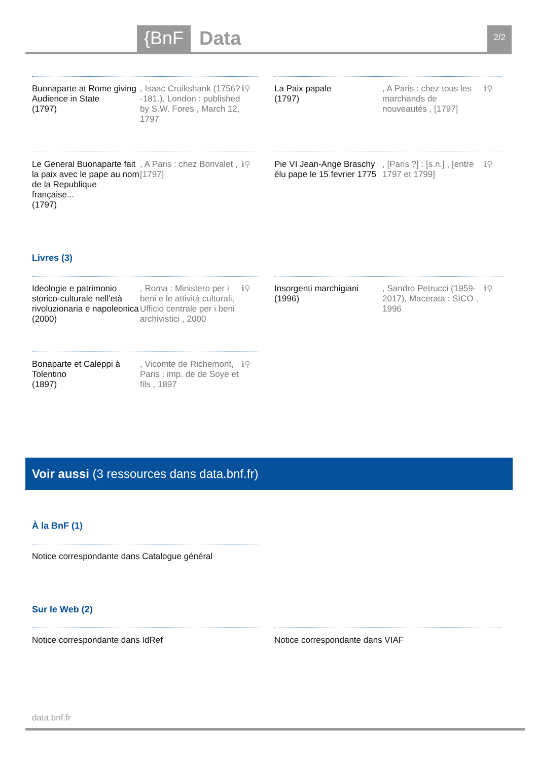{BnF Data 2/2
Buonaparte at Rome giving Audience in State
(1797)
, Isaac Cruikshank (1756?-181.), London : published by S.W. Fores , March 12, 1797
ℹ⚲
La Paix papale
(1797)
, A Paris : chez tous les marchands de nouveautés , [1797]
ℹ⚲
Le General Buonaparte fait la paix avec le pape au nom de la Republique française...
(1797)
, A Paris : chez Bonvalet , [1797]
ℹ⚲
Pie VI Jean-Ange Braschy élu pape le 15 fevrier 1775
, [Paris ?] : [s.n.] , [entre 1797 et 1799]
ℹ⚲
Livres (3)
Ideologie e patrimonio storico-culturale nell'età rivoluzionaria e napoleonica
(2000)
, Roma : Ministero per i beni e le attività culturali, Ufficio centrale per i beni archivistici , 2000
ℹ⚲
Insorgenti marchigiani
(1996)
, Sandro Petrucci (1959-2017), Macerata : SICO , 1996
ℹ⚲
Bonaparte et Caleppi à Tolentino
(1897)
, Vicomte de Richemont, Paris : imp. de de Soye et fils , 1897
ℹ⚲
Voir aussi (3 ressources dans data.bnf.fr)
À la BnF (1)
Notice correspondante dans Catalogue général
Sur le Web (2)
Notice correspondante dans IdRef
Notice correspondante dans VIAF
data.bnf.fr